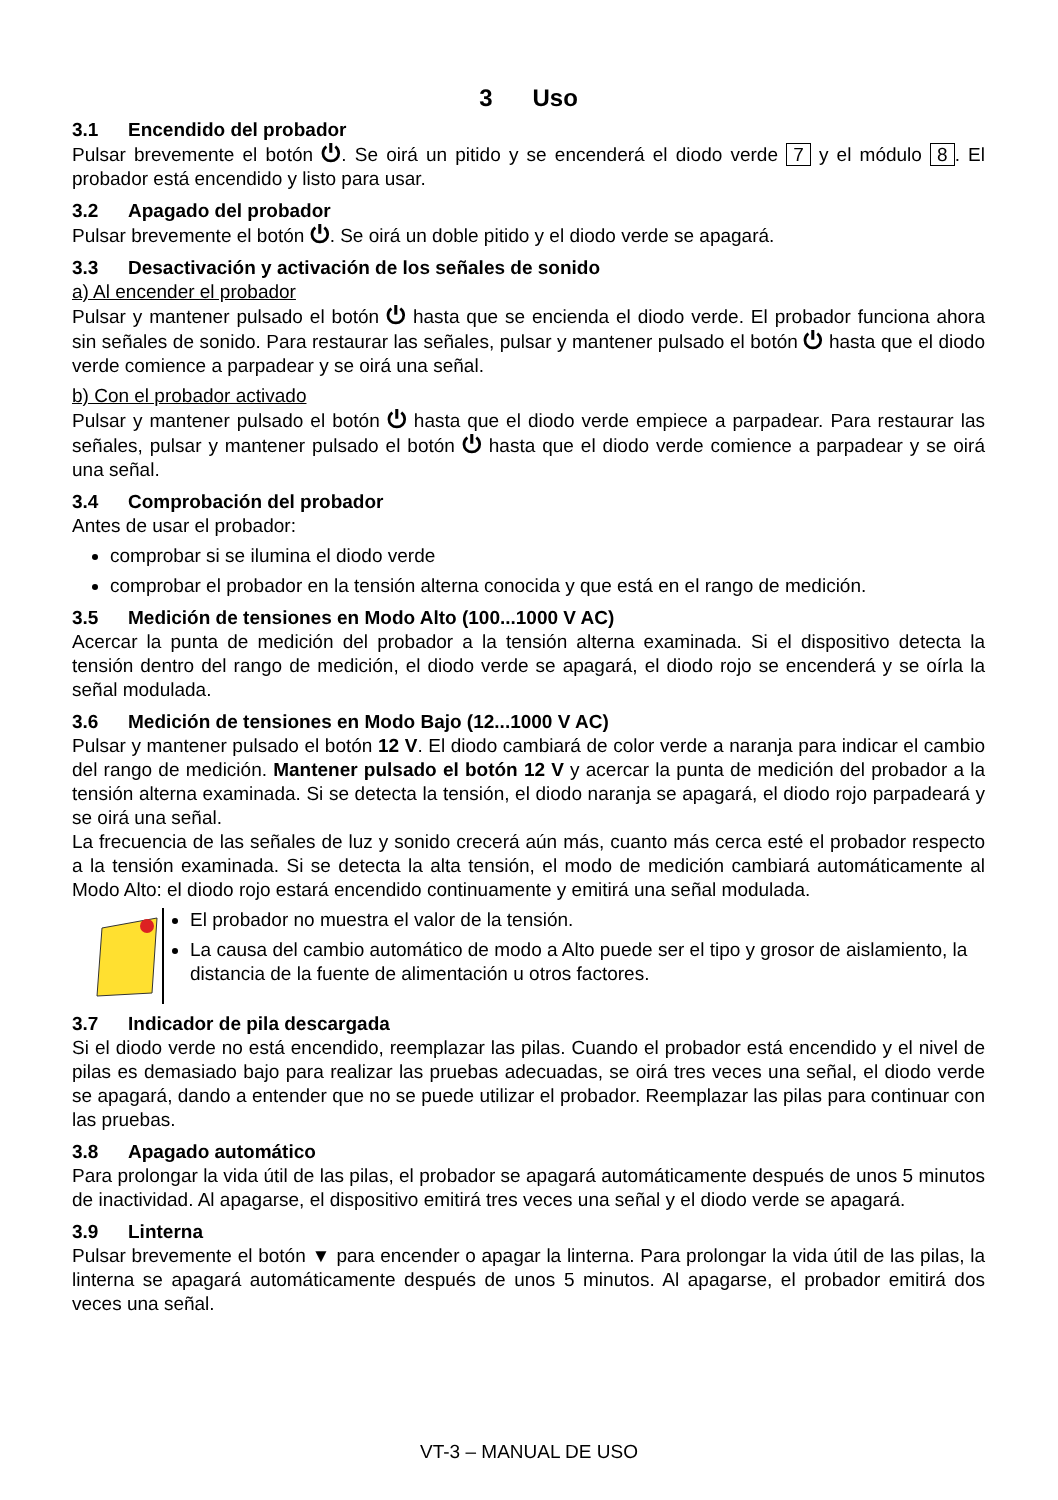3 Uso
3.1 Encendido del probador
Pulsar brevemente el botón ⏻. Se oirá un pitido y se encenderá el diodo verde 7 y el módulo 8. El probador está encendido y listo para usar.
3.2 Apagado del probador
Pulsar brevemente el botón ⏻. Se oirá un doble pitido y el diodo verde se apagará.
3.3 Desactivación y activación de los señales de sonido
a) Al encender el probador
Pulsar y mantener pulsado el botón ⏻ hasta que se encienda el diodo verde. El probador funciona ahora sin señales de sonido. Para restaurar las señales, pulsar y mantener pulsado el botón ⏻ hasta que el diodo verde comience a parpadear y se oirá una señal.
b) Con el probador activado
Pulsar y mantener pulsado el botón ⏻ hasta que el diodo verde empiece a parpadear. Para restaurar las señales, pulsar y mantener pulsado el botón ⏻ hasta que el diodo verde comience a parpadear y se oirá una señal.
3.4 Comprobación del probador
Antes de usar el probador:
comprobar si se ilumina el diodo verde
comprobar el probador en la tensión alterna conocida y que está en el rango de medición.
3.5 Medición de tensiones en Modo Alto (100...1000 V AC)
Acercar la punta de medición del probador a la tensión alterna examinada. Si el dispositivo detecta la tensión dentro del rango de medición, el diodo verde se apagará, el diodo rojo se encenderá y se oírla la señal modulada.
3.6 Medición de tensiones en Modo Bajo (12...1000 V AC)
Pulsar y mantener pulsado el botón 12 V. El diodo cambiará de color verde a naranja para indicar el cambio del rango de medición. Mantener pulsado el botón 12 V y acercar la punta de medición del probador a la tensión alterna examinada. Si se detecta la tensión, el diodo naranja se apagará, el diodo rojo parpadeará y se oirá una señal.
La frecuencia de las señales de luz y sonido crecerá aún más, cuanto más cerca esté el probador respecto a la tensión examinada. Si se detecta la alta tensión, el modo de medición cambiará automáticamente al Modo Alto: el diodo rojo estará encendido continuamente y emitirá una señal modulada.
El probador no muestra el valor de la tensión.
La causa del cambio automático de modo a Alto puede ser el tipo y grosor de aislamiento, la distancia de la fuente de alimentación u otros factores.
3.7 Indicador de pila descargada
Si el diodo verde no está encendido, reemplazar las pilas. Cuando el probador está encendido y el nivel de pilas es demasiado bajo para realizar las pruebas adecuadas, se oirá tres veces una señal, el diodo verde se apagará, dando a entender que no se puede utilizar el probador. Reemplazar las pilas para continuar con las pruebas.
3.8 Apagado automático
Para prolongar la vida útil de las pilas, el probador se apagará automáticamente después de unos 5 minutos de inactividad. Al apagarse, el dispositivo emitirá tres veces una señal y el diodo verde se apagará.
3.9 Linterna
Pulsar brevemente el botón ▼ para encender o apagar la linterna. Para prolongar la vida útil de las pilas, la linterna se apagará automáticamente después de unos 5 minutos. Al apagarse, el probador emitirá dos veces una señal.
VT-3 – MANUAL DE USO